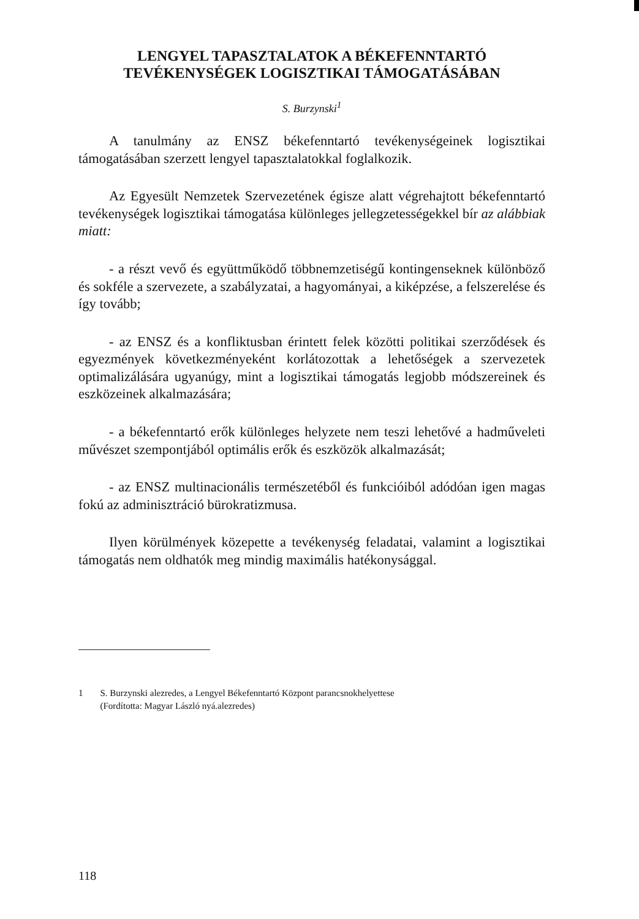LENGYEL TAPASZTALATOK A BÉKEFENNTARTÓ
TEVÉKENYSÉGEK LOGISZTIKAI TÁMOGATÁSÁBAN
S. Burzynski<sup>1</sup>
A tanulmány az ENSZ békefenntartó tevékenységeinek logisztikai támogatásában szerzett lengyel tapasztalatokkal foglalkozik.
Az Egyesült Nemzetek Szervezetének égisze alatt végrehajtott békefenntartó tevékenységek logisztikai támogatása különleges jellegzetességekkel bír az alábbiak miatt:
- a részt vevő és együttműködő többnemzetiségű kontingenseknek különböző és sokféle a szervezete, a szabályzatai, a hagyományai, a kiképzése, a felszerelése és így tovább;
- az ENSZ és a konfliktusban érintett felek közötti politikai szerződések és egyezmények következményeként korlátozottak a lehetőségek a szervezetek optimalizálására ugyanúgy, mint a logisztikai támogatás legjobb módszereinek és eszközeinek alkalmazására;
- a békefenntartó erők különleges helyzete nem teszi lehetővé a hadműveleti művészet szempontjából optimális erők és eszközök alkalmazását;
- az ENSZ multinacionális természetéből és funkcióiból adódóan igen magas fokú az adminisztráció bürokratizmusa.
Ilyen körülmények közepette a tevékenység feladatai, valamint a logisztikai támogatás nem oldhatók meg mindig maximális hatékonysággal.
1 S. Burzynski alezredes, a Lengyel Békefenntartó Központ parancsnokhelyettese
(Fordította: Magyar László nyá.alezredes)
118